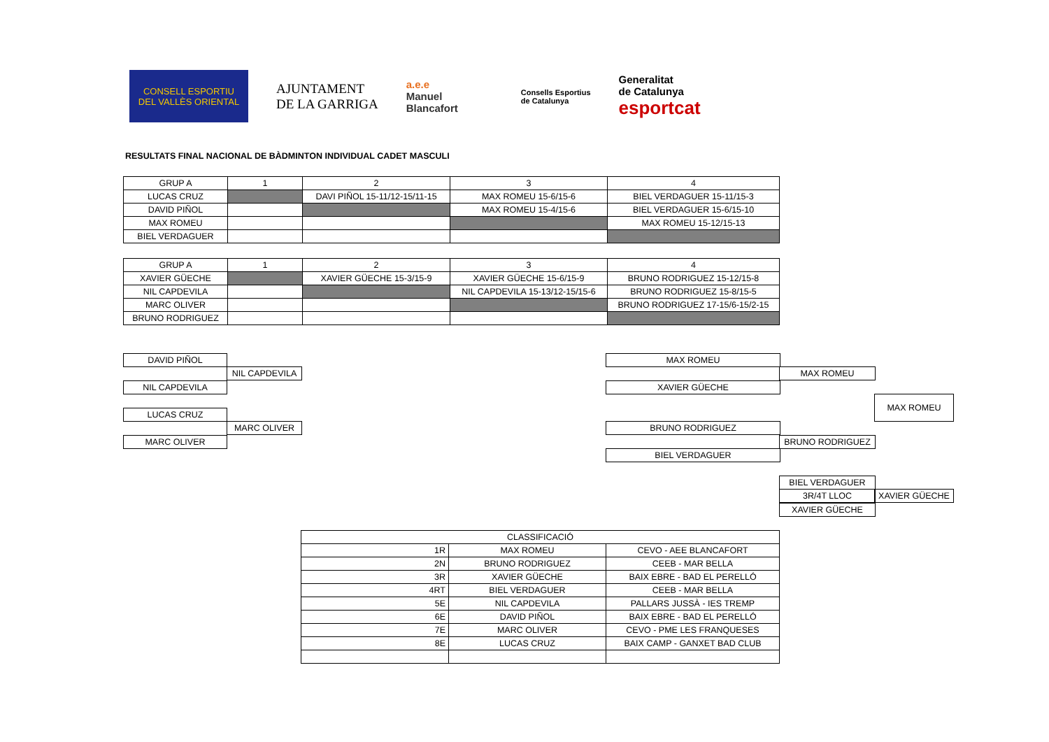CONSELL ESPORTIU
DEL VALLÈS ORIENTAL
AJUNTAMENT
DE LA GARRIGA
a.e.e
Manuel
Blancafort
Consells Esportius
de Catalunya
Generalitat
de Catalunya
esportcat
RESULTATS FINAL NACIONAL DE BÀDMINTON INDIVIDUAL CADET MASCULI
| GRUP A | 1 | 2 | 3 | 4 |
| LUCAS CRUZ | | DAVI PIÑOL 15-11/12-15/11-15 | MAX ROMEU 15-6/15-6 | BIEL VERDAGUER 15-11/15-3 |
| DAVID PIÑOL | | | MAX ROMEU 15-4/15-6 | BIEL VERDAGUER 15-6/15-10 |
| MAX ROMEU | | | | MAX ROMEU 15-12/15-13 |
| BIEL VERDAGUER | | | | |
| GRUP A | 1 | 2 | 3 | 4 |
| XAVIER GÜECHE | | XAVIER GÜECHE 15-3/15-9 | XAVIER GÜECHE 15-6/15-9 | BRUNO RODRIGUEZ 15-12/15-8 |
| NIL CAPDEVILA | | | NIL CAPDEVILA 15-13/12-15/15-6 | BRUNO RODRIGUEZ 15-8/15-5 |
| MARC OLIVER | | | | BRUNO RODRIGUEZ 17-15/6-15/2-15 |
| BRUNO RODRIGUEZ | | | | |
DAVID PIÑOL
NIL CAPDEVILA
NIL CAPDEVILA
LUCAS CRUZ
MARC OLIVER
MARC OLIVER
MAX ROMEU
MAX ROMEU
XAVIER GÜECHE
MAX ROMEU
BRUNO RODRIGUEZ
BRUNO RODRIGUEZ
BIEL VERDAGUER
BIEL VERDAGUER
3R/4T LLOC XAVIER GÜECHE
XAVIER GÜECHE
| CLASSIFICACIÓ | | |
| 1R | MAX ROMEU | CEVO - AEE BLANCAFORT |
| 2N | BRUNO RODRIGUEZ | CEEB - MAR BELLA |
| 3R | XAVIER GÜECHE | BAIX EBRE - BAD EL PERELLÓ |
| 4RT | BIEL VERDAGUER | CEEB - MAR BELLA |
| 5E | NIL CAPDEVILA | PALLARS JUSSÀ - IES TREMP |
| 6E | DAVID PIÑOL | BAIX EBRE - BAD EL PERELLÓ |
| 7E | MARC OLIVER | CEVO - PME LES FRANQUESES |
| 8E | LUCAS CRUZ | BAIX CAMP - GANXET BAD CLUB |